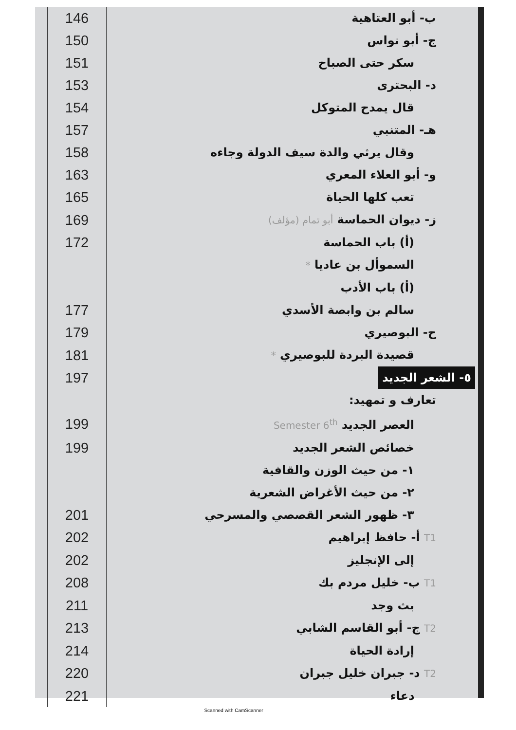| 146 | ب- أبو العتاهية |
| 150 | ج- أبو نواس |
| 151 | سكر حتى الصباح |
| 153 | د- البحترى |
| 154 | قال يمدح المتوكل |
| 157 | هـ- المتنبي |
| 158 | وقال يرثي والدة سيف الدولة وجاءه |
| 163 | و- أبو العلاء المعري |
| 165 | تعب كلها الحياة |
| 169 | ز- ديوان الحماسة أبو تمام (مؤلف) |
| 172 | (أ) باب الحماسة |
| | السموأل بن عاديا * |
| | (أ) باب الأدب |
| 177 | سالم بن وابصة الأسدي |
| 179 | ح- البوصيري |
| 181 | قصيدة البردة للبوصيري * |
| 197 | ٥- الشعر الجديد |
| | تعارف و تمهيد: |
| 199 | العصر الجديد Semester 6<sup>th</sup> |
| 199 | خصائص الشعر الجديد |
| | ١- من حيث الوزن والقافية |
| | ٢- من حيث الأغراض الشعرية |
| 201 | ٣- ظهور الشعر القصصي والمسرحي |
| 202 | T1 أ- حافظ إبراهيم |
| 202 | إلى الإنجليز |
| 208 | T1 ب- خليل مردم بك |
| 211 | بث وجد |
| 213 | T2 ج- أبو القاسم الشابي |
| 214 | إرادة الحياة |
| 220 | T2 د- جبران خليل جبران |
| 221 | دعاء |
Scanned with CamScanner